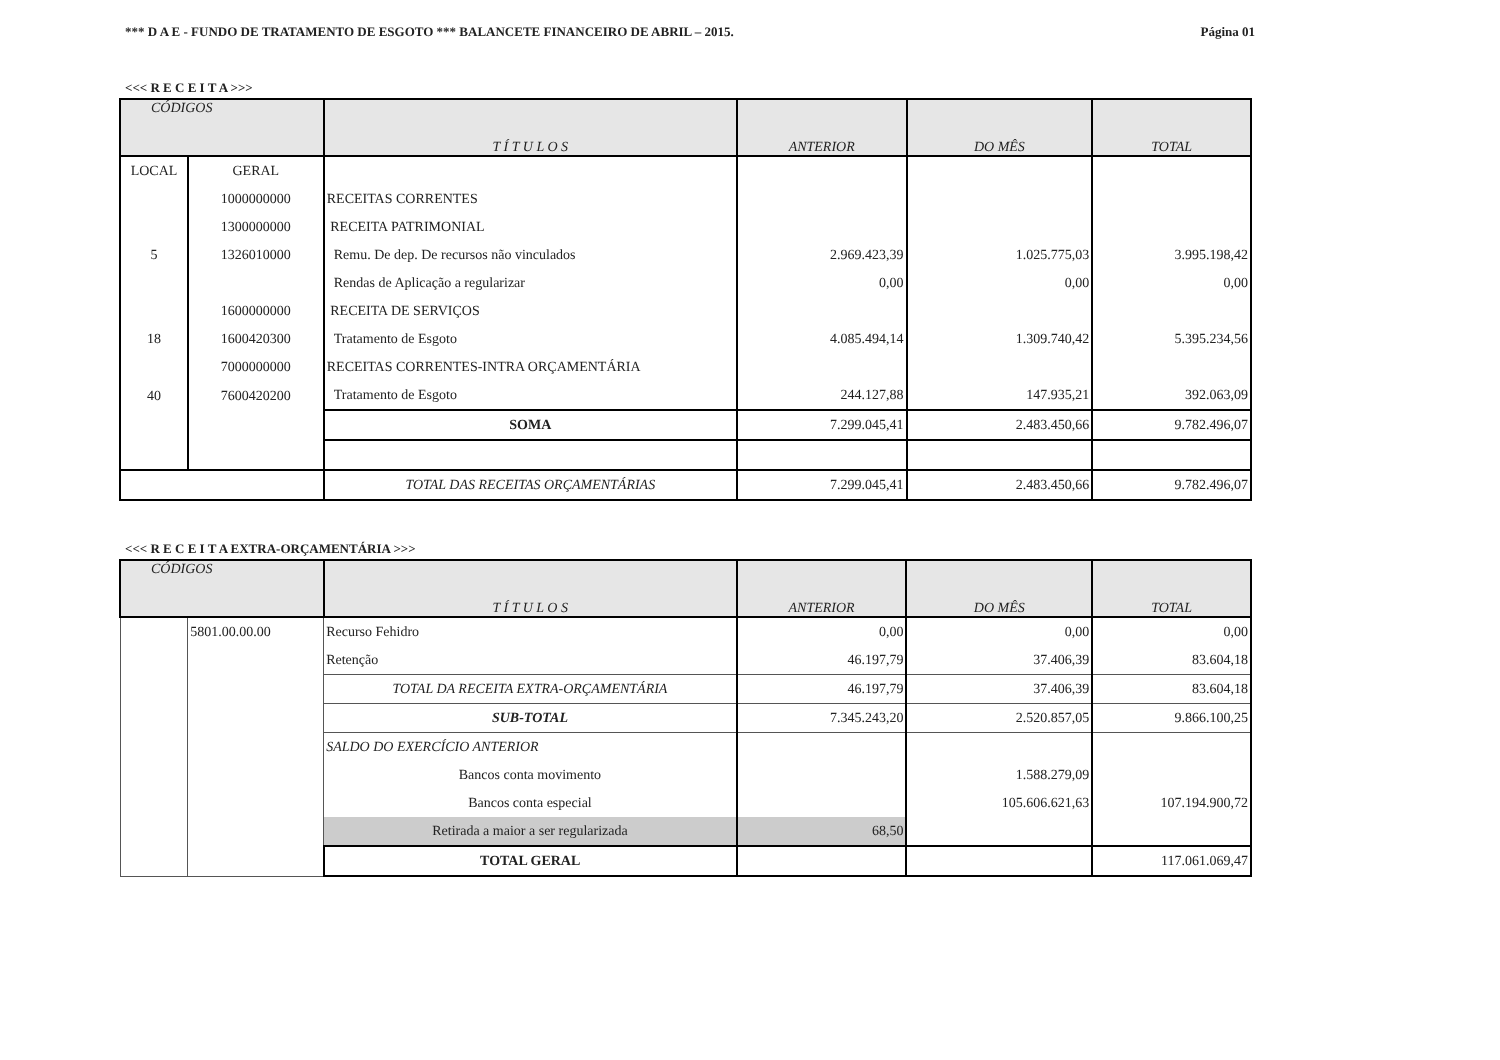*** D A E - FUNDO DE TRATAMENTO DE ESGOTO *** BALANCETE FINANCEIRO DE ABRIL – 2015. Página 01
<<< R E C E I T A >>>
| CÓDIGOS | | T Í T U L O S | ANTERIOR | DO MÊS | TOTAL |
| --- | --- | --- | --- | --- | --- |
| LOCAL | GERAL | | | | |
| | 1000000000 | RECEITAS CORRENTES | | | |
| | 1300000000 | RECEITA PATRIMONIAL | | | |
| 5 | 1326010000 | Remu. De dep. De recursos não vinculados | 2.969.423,39 | 1.025.775,03 | 3.995.198,42 |
| | | Rendas de Aplicação a regularizar | 0,00 | 0,00 | 0,00 |
| | 1600000000 | RECEITA DE SERVIÇOS | | | |
| 18 | 1600420300 | Tratamento de Esgoto | 4.085.494,14 | 1.309.740,42 | 5.395.234,56 |
| | 7000000000 | RECEITAS CORRENTES-INTRA ORÇAMENTÁRIA | | | |
| 40 | 7600420200 | Tratamento de Esgoto | 244.127,88 | 147.935,21 | 392.063,09 |
| | | SOMA | 7.299.045,41 | 2.483.450,66 | 9.782.496,07 |
| | | TOTAL DAS RECEITAS ORÇAMENTÁRIAS | 7.299.045,41 | 2.483.450,66 | 9.782.496,07 |
<<< R E C E I T A EXTRA-ORÇAMENTÁRIA >>>
| CÓDIGOS | | T Í T U L O S | ANTERIOR | DO MÊS | TOTAL |
| --- | --- | --- | --- | --- | --- |
| | 5801.00.00.00 | Recurso Fehidro | 0,00 | 0,00 | 0,00 |
| | | Retenção | 46.197,79 | 37.406,39 | 83.604,18 |
| | | TOTAL DA RECEITA EXTRA-ORÇAMENTÁRIA | 46.197,79 | 37.406,39 | 83.604,18 |
| | | SUB-TOTAL | 7.345.243,20 | 2.520.857,05 | 9.866.100,25 |
| | | SALDO DO EXERCÍCIO ANTERIOR | | | |
| | | Bancos conta movimento | | 1.588.279,09 | |
| | | Bancos conta especial | | 105.606.621,63 | 107.194.900,72 |
| | | Retirada a maior a ser regularizada | 68,50 | | |
| | | TOTAL GERAL | | | 117.061.069,47 |